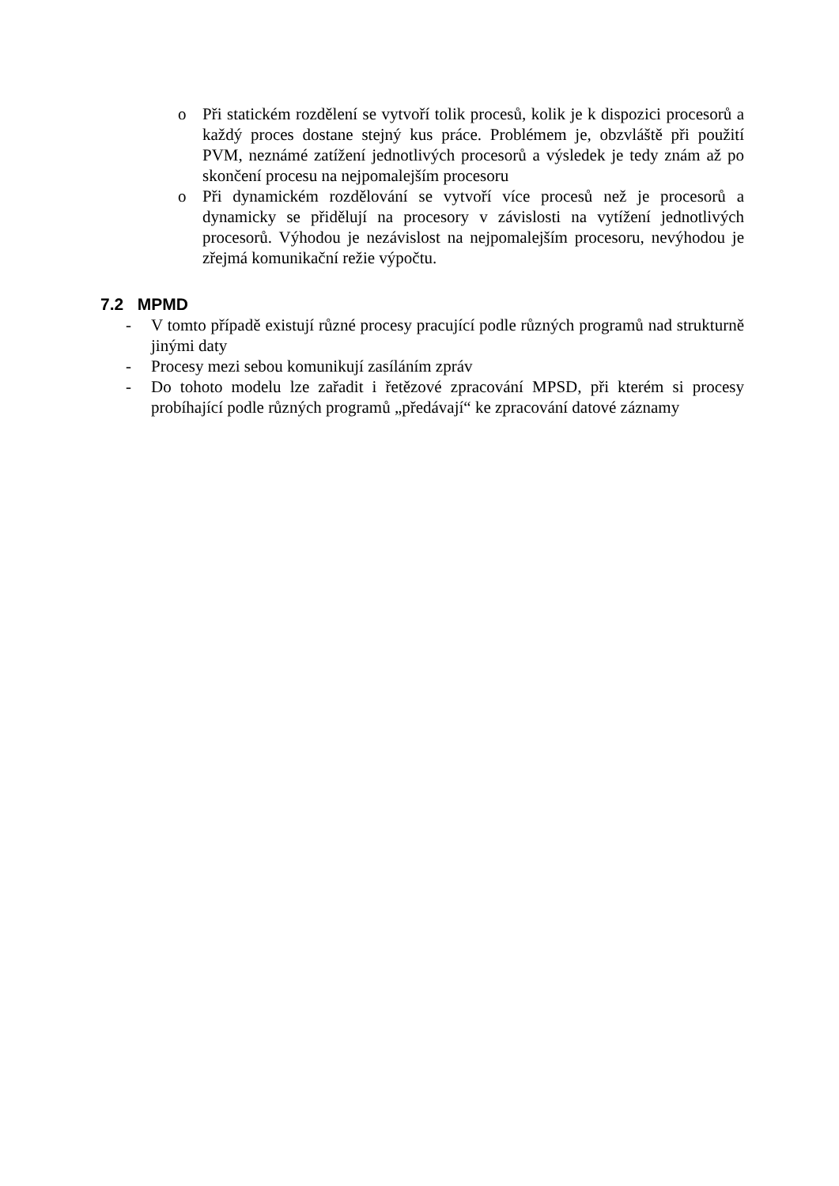o Při statickém rozdělení se vytvoří tolik procesů, kolik je k dispozici procesorů a každý proces dostane stejný kus práce. Problémem je, obzvláště při použití PVM, neznámé zatížení jednotlivých procesorů a výsledek je tedy znám až po skončení procesu na nejpomalejším procesoru
o Při dynamickém rozdělování se vytvoří více procesů než je procesorů a dynamicky se přidělují na procesory v závislosti na vytížení jednotlivých procesorů. Výhodou je nezávislost na nejpomalejším procesoru, nevýhodou je zřejmá komunikační režie výpočtu.
7.2 MPMD
- V tomto případě existují různé procesy pracující podle různých programů nad strukturně jinými daty
- Procesy mezi sebou komunikují zasíláním zpráv
- Do tohoto modelu lze zařadit i řetězové zpracování MPSD, při kterém si procesy probíhající podle různých programů „předávají“ ke zpracování datové záznamy